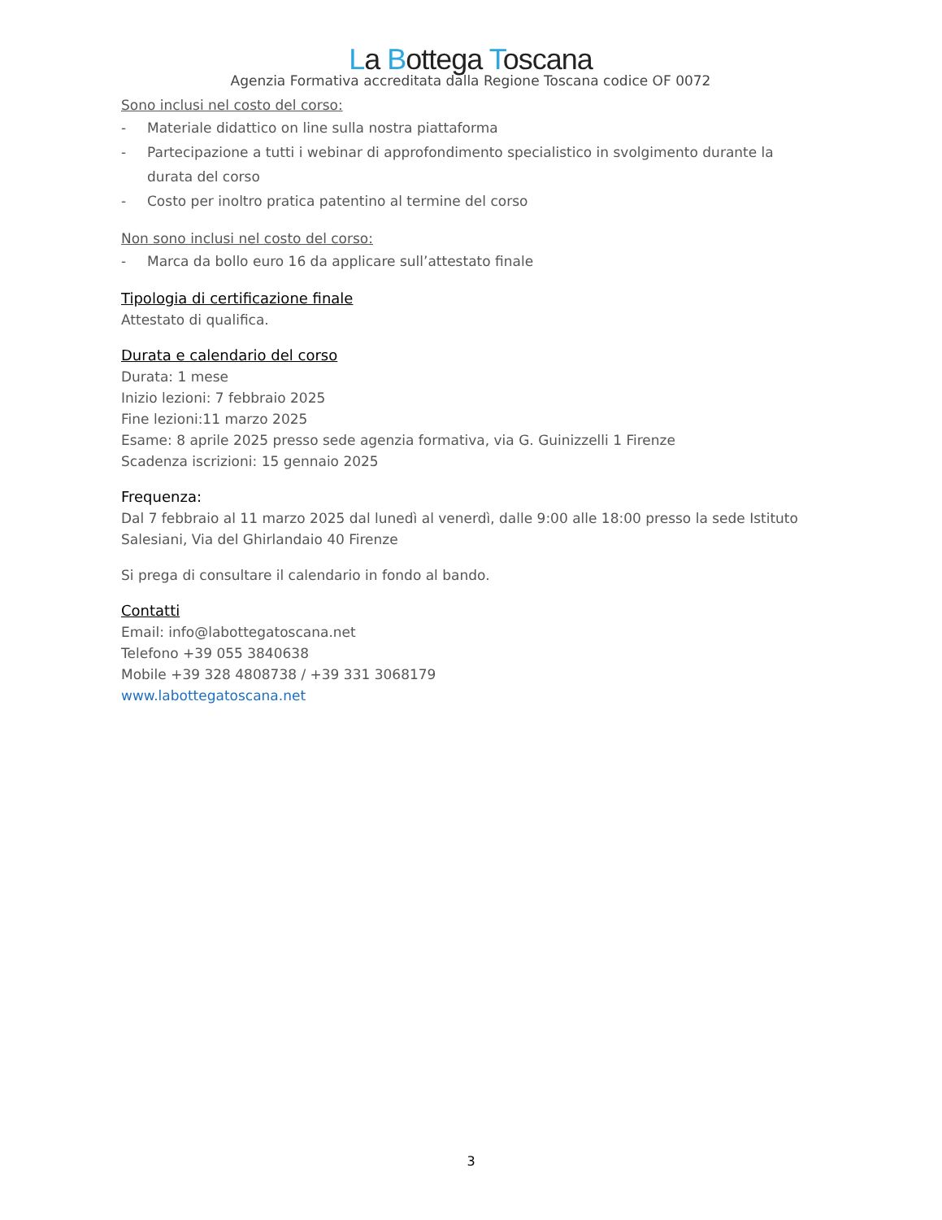La Bottega Toscana
Agenzia Formativa accreditata dalla Regione Toscana codice OF 0072
Sono inclusi nel costo del corso:
- Materiale didattico on line sulla nostra piattaforma
- Partecipazione a tutti i webinar di approfondimento specialistico in svolgimento durante la durata del corso
- Costo per inoltro pratica patentino al termine del corso
Non sono inclusi nel costo del corso:
- Marca da bollo euro 16 da applicare sull’attestato finale
Tipologia di certificazione finale
Attestato di qualifica.
Durata e calendario del corso
Durata: 1 mese
Inizio lezioni: 7 febbraio 2025
Fine lezioni:11 marzo 2025
Esame: 8 aprile 2025 presso sede agenzia formativa, via G. Guinizzelli 1 Firenze
Scadenza iscrizioni: 15 gennaio 2025
Frequenza:
Dal 7 febbraio al 11 marzo 2025 dal lunedì al venerdì, dalle 9:00 alle 18:00 presso la sede Istituto Salesiani, Via del Ghirlandaio 40 Firenze
Si prega di consultare il calendario in fondo al bando.
Contatti
Email: info@labottegatoscana.net
Telefono +39 055 3840638
Mobile +39 328 4808738 / +39 331 3068179
www.labottegatoscana.net
3